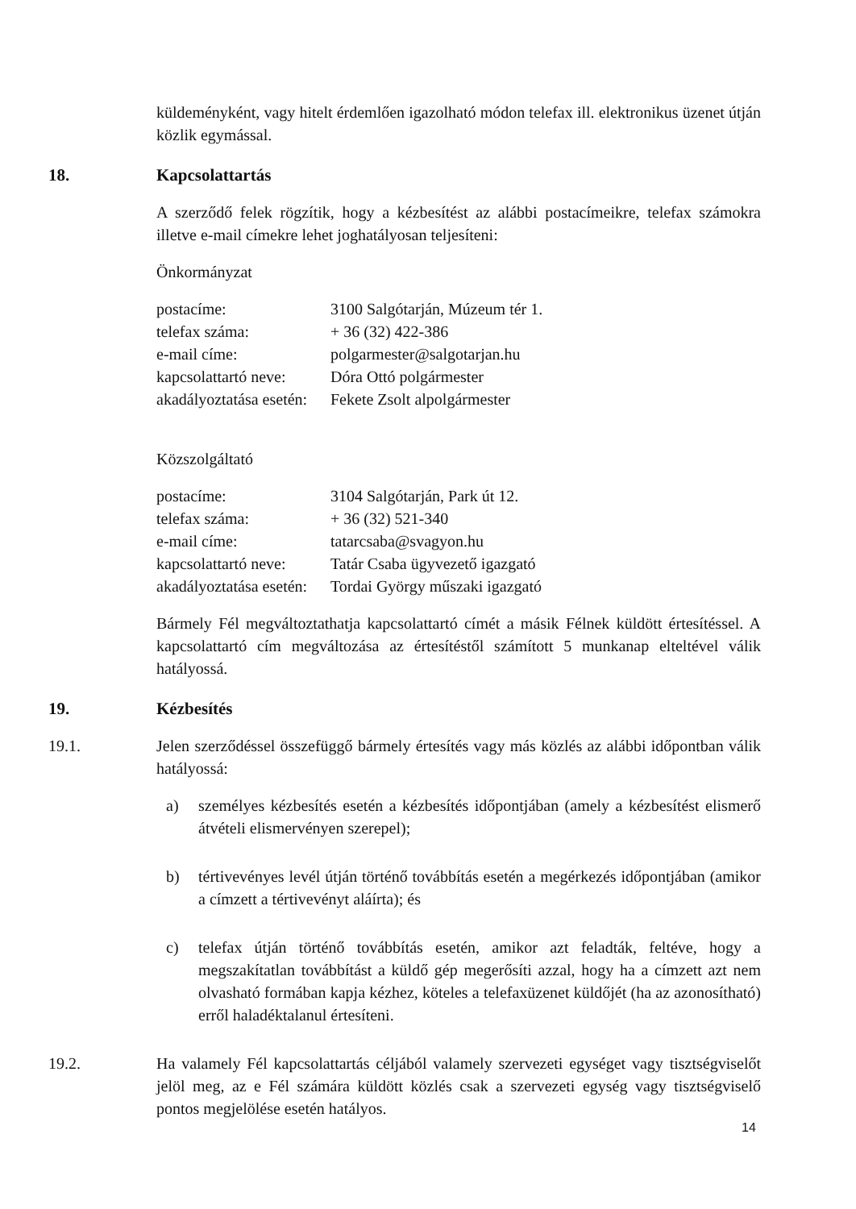küldeményként, vagy hitelt érdemlően igazolható módon telefax ill. elektronikus üzenet útján közlik egymással.
18. Kapcsolattartás
A szerződő felek rögzítik, hogy a kézbesítést az alábbi postacímeikre, telefax számokra illetve e-mail címekre lehet joghatályosan teljesíteni:
Önkormányzat
| postacíme: | 3100 Salgótarján, Múzeum tér 1. |
| telefax száma: | + 36 (32) 422-386 |
| e-mail címe: | polgarmester@salgotarjan.hu |
| kapcsolattartó neve: | Dóra Ottó polgármester |
| akadályoztatása esetén: | Fekete Zsolt alpolgármester |
Közszolgáltató
| postacíme: | 3104 Salgótarján, Park út 12. |
| telefax száma: | + 36 (32) 521-340 |
| e-mail címe: | tatarcsaba@svagyon.hu |
| kapcsolattartó neve: | Tatár Csaba ügyvezető igazgató |
| akadályoztatása esetén: | Tordai György műszaki igazgató |
Bármely Fél megváltoztathatja kapcsolattartó címét a másik Félnek küldött értesítéssel. A kapcsolattartó cím megváltozása az értesítéstől számított 5 munkanap elteltével válik hatályossá.
19. Kézbesítés
19.1. Jelen szerződéssel összefüggő bármely értesítés vagy más közlés az alábbi időpontban válik hatályossá:
a) személyes kézbesítés esetén a kézbesítés időpontjában (amely a kézbesítést elismerő átvételi elismervényen szerepel);
b) tértivevényes levél útján történő továbbítás esetén a megérkezés időpontjában (amikor a címzett a tértivevényt aláírta); és
c) telefax útján történő továbbítás esetén, amikor azt feladták, feltéve, hogy a megszakítatlan továbbítást a küldő gép megerősíti azzal, hogy ha a címzett azt nem olvasható formában kapja kézhez, köteles a telefaxüzenet küldőjét (ha az azonosítható) erről haladéktalanul értesíteni.
19.2. Ha valamely Fél kapcsolattartás céljából valamely szervezeti egységet vagy tisztségviselőt jelöl meg, az e Fél számára küldött közlés csak a szervezeti egység vagy tisztségviselő pontos megjelölése esetén hatályos.
14